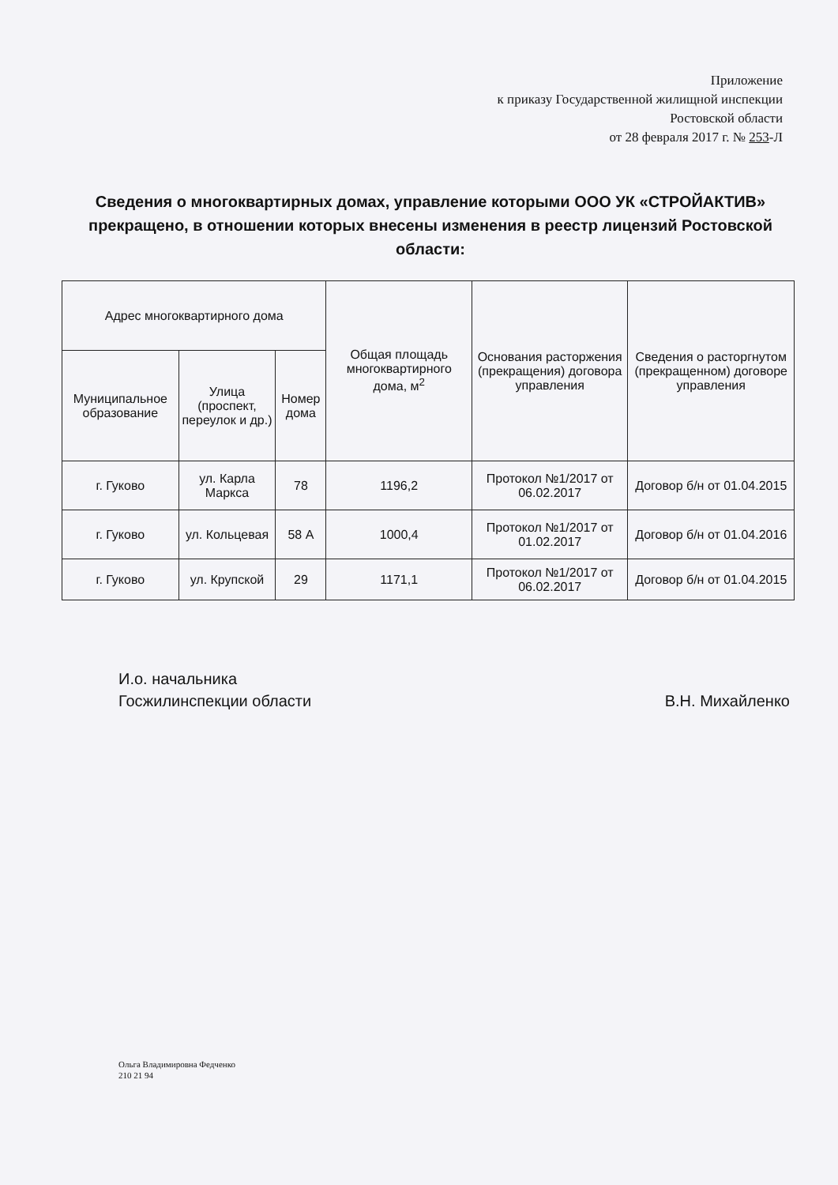Приложение
к приказу Государственной жилищной инспекции
Ростовской области
от 28 февраля 2017 г. № 253-Л
Сведения о многоквартирных домах, управление которыми ООО УК «СТРОЙАКТИВ» прекращено, в отношении которых внесены изменения в реестр лицензий Ростовской области:
| Адрес многоквартирного дома | | | Общая площадь многоквартирного дома, м<sup>2</sup> | Основания расторжения (прекращения) договора управления | Сведения о расторгнутом (прекращенном) договоре управления |
| --- | --- | --- | --- | --- | --- |
| Муниципальное образование | Улица (проспект, переулок и др.) | Номер дома | | | |
| г. Гуково | ул. Карла Маркса | 78 | 1196,2 | Протокол №1/2017 от 06.02.2017 | Договор б/н от 01.04.2015 |
| г. Гуково | ул. Кольцевая | 58 А | 1000,4 | Протокол №1/2017 от 01.02.2017 | Договор б/н от 01.04.2016 |
| г. Гуково | ул. Крупской | 29 | 1171,1 | Протокол №1/2017 от 06.02.2017 | Договор б/н от 01.04.2015 |
И.о. начальника
Госжилинспекции области
В.Н. Михайленко
Ольга Владимировна Федченко
210 21 94